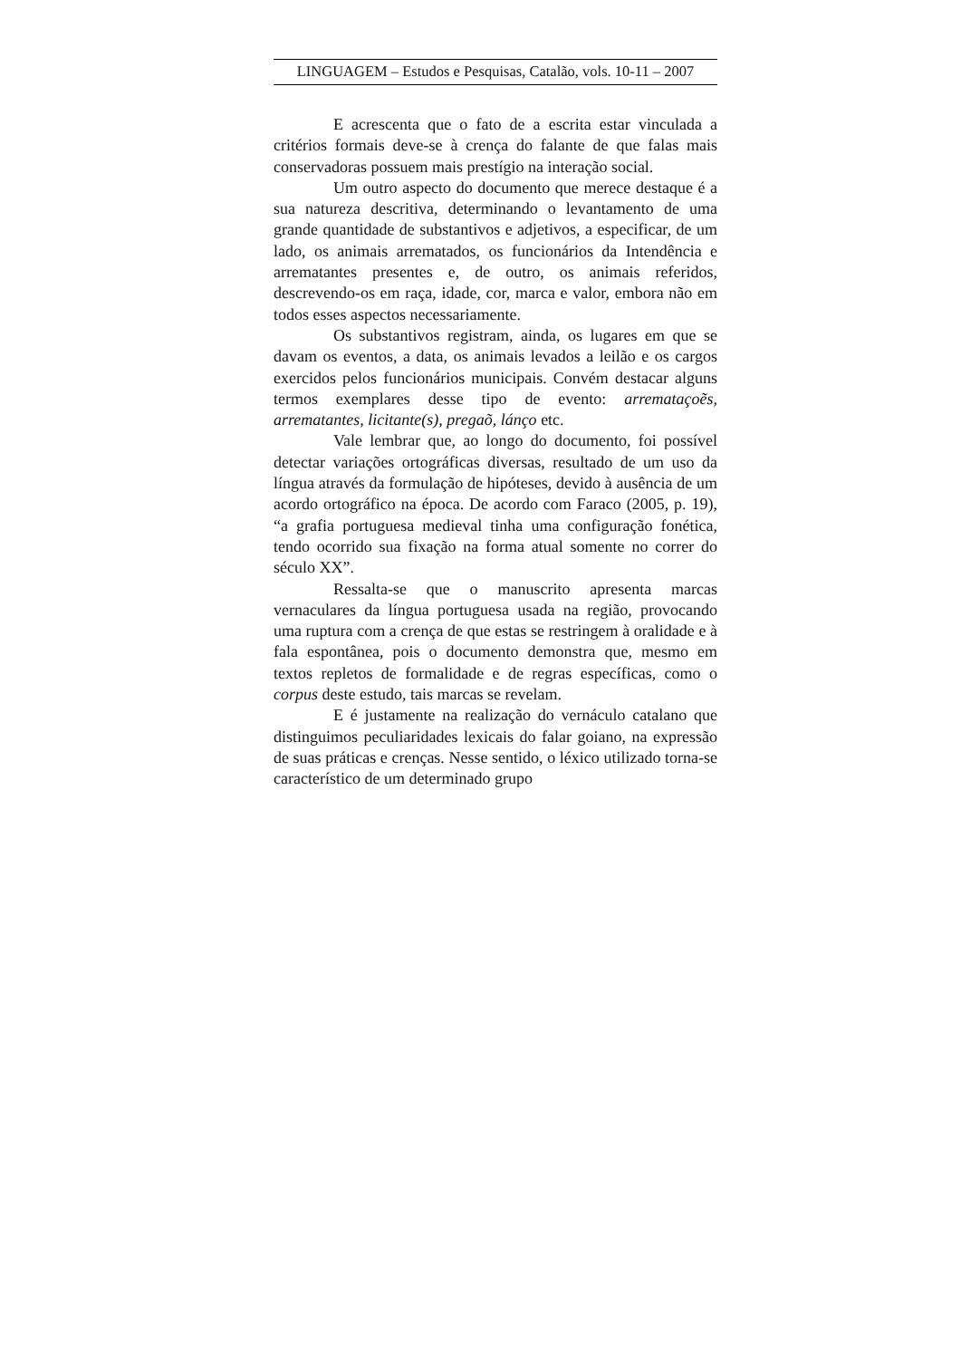LINGUAGEM – Estudos e Pesquisas, Catalão, vols. 10-11 – 2007
E acrescenta que o fato de a escrita estar vinculada a critérios formais deve-se à crença do falante de que falas mais conservadoras possuem mais prestígio na interação social.
Um outro aspecto do documento que merece destaque é a sua natureza descritiva, determinando o levantamento de uma grande quantidade de substantivos e adjetivos, a especificar, de um lado, os animais arrematados, os funcionários da Intendência e arrematantes presentes e, de outro, os animais referidos, descrevendo-os em raça, idade, cor, marca e valor, embora não em todos esses aspectos necessariamente.
Os substantivos registram, ainda, os lugares em que se davam os eventos, a data, os animais levados a leilão e os cargos exercidos pelos funcionários municipais. Convém destacar alguns termos exemplares desse tipo de evento: arremataçoẽs, arrematantes, licitante(s), pregaõ, lánço etc.
Vale lembrar que, ao longo do documento, foi possível detectar variações ortográficas diversas, resultado de um uso da língua através da formulação de hipóteses, devido à ausência de um acordo ortográfico na época. De acordo com Faraco (2005, p. 19), “a grafia portuguesa medieval tinha uma configuração fonética, tendo ocorrido sua fixação na forma atual somente no correr do século XX”.
Ressalta-se que o manuscrito apresenta marcas vernaculares da língua portuguesa usada na região, provocando uma ruptura com a crença de que estas se restringem à oralidade e à fala espontânea, pois o documento demonstra que, mesmo em textos repletos de formalidade e de regras específicas, como o corpus deste estudo, tais marcas se revelam.
E é justamente na realização do vernáculo catalano que distinguimos peculiaridades lexicais do falar goiano, na expressão de suas práticas e crenças. Nesse sentido, o léxico utilizado torna-se característico de um determinado grupo